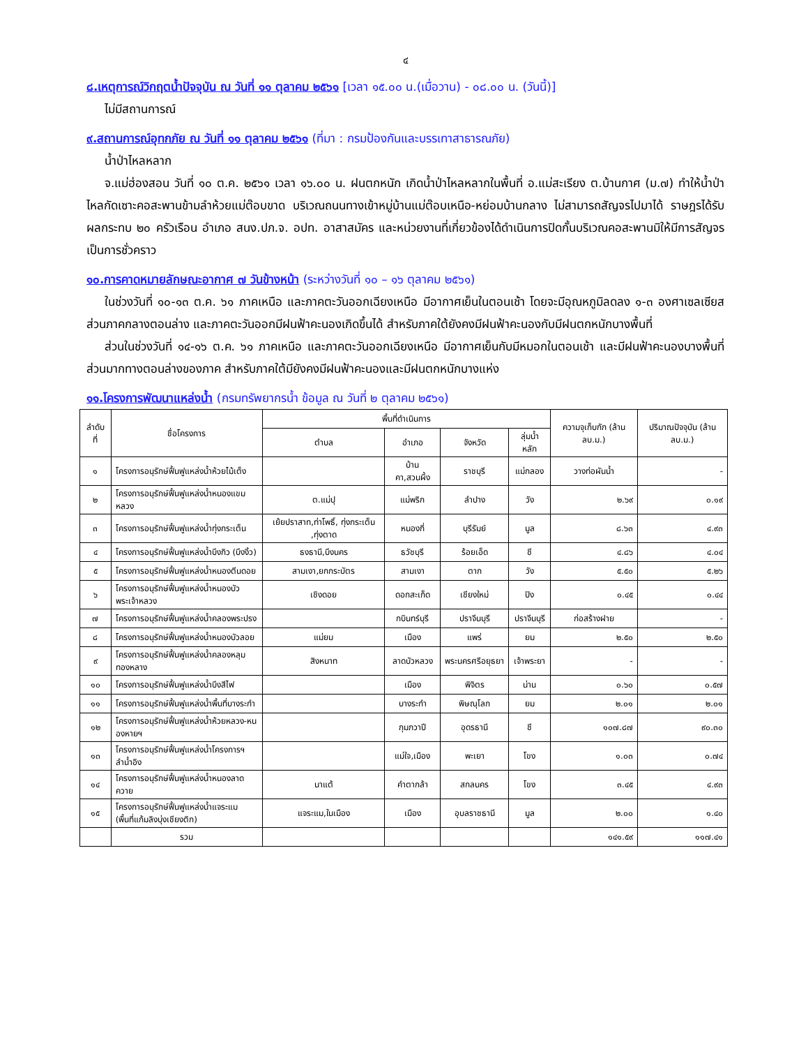๔
๘.เหตุการณ์วิกฤตน้ำปัจจุบัน ณ วันที่ ๑๑ ตุลาคม ๒๕๖๑ [เวลา ๑๕.๐๐ น.(เมื่อวาน) - ๐๘.๐๐ น. (วันนี้)]
ไม่มีสถานการณ์
๙.สถานการณ์อุทกภัย ณ วันที่ ๑๑ ตุลาคม ๒๕๖๑ (ที่มา : กรมป้องกันและบรรเทาสาธารณภัย)
น้ำป่าไหลหลาก
จ.แม่ฮ่องสอน วันที่ ๑๐ ต.ค. ๒๕๖๑ เวลา ๑๖.๐๐ น. ฝนตกหนัก เกิดน้ำป่าไหลหลากในพื้นที่ อ.แม่สะเรียง ต.บ้านกาศ (ม.๗) ทำให้น้ำป่าไหลกัดเซาะคอสะพานข้ามลำห้วยแม่ต๊อบขาด บริเวณถนนทางเข้าหมู่บ้านแม่ต๊อบเหนือ-หย่อมบ้านกลาง ไม่สามารถสัญจรไปมาได้ ราษฎรได้รับผลกระทบ ๒๐ ครัวเรือน อำเภอ สนง.ปภ.จ. อปท. อาสาสมัคร และหน่วยงานที่เกี่ยวข้องได้ดำเนินการปิดกั้นบริเวณคอสะพานมิให้มีการสัญจรเป็นการชั่วคราว
๑๐.การคาดหมายลักษณะอากาศ ๗ วันข้างหน้า (ระหว่างวันที่ ๑๐ – ๑๖ ตุลาคม ๒๕๖๑)
ในช่วงวันที่ ๑๐-๑๓ ต.ค. ๖๑ ภาคเหนือ และภาคตะวันออกเฉียงเหนือ มีอากาศเย็นในตอนเช้า โดยจะมีอุณหภูมิลดลง ๑-๓ องศาเซลเซียส ส่วนภาคกลางตอนล่าง และภาคตะวันออกมีฝนฟ้าคะนองเกิดขึ้นได้ สำหรับภาคใต้ยังคงมีฝนฟ้าคะนองกับมีฝนตกหนักบางพื้นที่
ส่วนในช่วงวันที่ ๑๔-๑๖ ต.ค. ๖๑ ภาคเหนือ และภาคตะวันออกเฉียงเหนือ มีอากาศเย็นกับมีหมอกในตอนเช้า และมีฝนฟ้าคะนองบางพื้นที่ส่วนมากทางตอนล่างของภาค สำหรับภาคใต้มียังคงมีฝนฟ้าคะนองและมีฝนตกหนักบางแห่ง
๑๑.โครงการพัฒนาแหล่งน้ำ (กรมทรัพยากรน้ำ ข้อมูล ณ วันที่ ๒ ตุลาคม ๒๕๖๑)
| ลำดับที่ | ชื่อโครงการ | พื้นที่ดำเนินการ | | | | ความจุเก็บกัก (ล้าน ลบ.ม.) | ปริมาณปัจจุบัน (ล้าน ลบ.ม.) |
| --- | --- | --- | --- | --- | --- | --- | --- |
| | | ตำบล | อำเภอ | จังหวัด | ลุ่มน้ำหลัก | | |
| ๑ | โครงการอนุรักษ์ฟื้นฟูแหล่งน้ำห้วยไม้เต็ง | | บ้านคา,สวนผึ้ง | ราชบุรี | แม่กลอง | วางท่อผันน้ำ | - |
| ๒ | โครงการอนุรักษ์ฟื้นฟูแหล่งน้ำหนองแขมหลวง | ต.แม่ปุ | แม่พริก | ลำปาง | วัง | ๒.๖๙ | ๐.๑๙ |
| ๓ | โครงการอนุรักษ์ฟื้นฟูแหล่งน้ำทุ่งกระเต็น | เย้ยปราสาท,ท่าโพธิ์, ทุ่งกระเต็น ,ทุ่งตาด | หนองกี่ | บุรีรัมย์ | มูล | ๘.๖๓ | ๔.๙๓ |
| ๔ | โครงการอนุรักษ์ฟื้นฟูแหล่งน้ำบึงกิว (บึงงิ้ว) | ธงธานี,บึงนคร | ธวัชบุรี | ร้อยเอ็ด | ชี | ๔.๘๖ | ๔.๐๔ |
| ๕ | โครงการอนุรักษ์ฟื้นฟูแหล่งน้ำหนองตีนดอย | สามเงา,ยกกระบัตร | สามเงา | ตาก | วัง | ๕.๕๐ | ๕.๒๖ |
| ๖ | โครงการอนุรักษ์ฟื้นฟูแหล่งน้ำหนองบัวพระเจ้าหลวง | เชิงดอย | ดอกสะเก็ด | เชียงใหม่ | ปิง | ๐.๔๕ | ๐.๔๔ |
| ๗ | โครงการอนุรักษ์ฟื้นฟูแหล่งน้ำคลองพระปรง | | กบินทร์บุรี | ปราจีนบุรี | ปราจีนบุรี | ก่อสร้างฝาย | - |
| ๘ | โครงการอนุรักษ์ฟื้นฟูแหล่งน้ำหนองบัวลอย | แม่ยม | เมือง | แพร่ | ยม | ๒.๕๐ | ๒.๕๐ |
| ๙ | โครงการอนุรักษ์ฟื้นฟูแหล่งน้ำคลองหลุมทองหลาง | สิงหนาท | ลาดบัวหลวง | พระนครศรีอยุธยา | เจ้าพระยา | - | - |
| ๑๐ | โครงการอนุรักษ์ฟื้นฟูแหล่งน้ำบึงสีไฟ | | เมือง | พิจิตร | น่าน | ๐.๖๐ | ๐.๕๗ |
| ๑๑ | โครงการอนุรักษ์ฟื้นฟูแหล่งน้ำพื้นที่บางระกำ | | บางระกำ | พิษณุโลก | ยม | ๒.๐๑ | ๒.๐๑ |
| ๑๒ | โครงการอนุรักษ์ฟื้นฟูแหล่งน้ำห้วยหลวง-หนองหายฯ | | กุมภวาปี | อุดรธานี | ชี | ๑๐๗.๘๗ | ๙๐.๓๐ |
| ๑๓ | โครงการอนุรักษ์ฟื้นฟูแหล่งน้ำโครงการฯลำน้ำอิง | | แม่ใจ,เมือง | พะเยา | โขง | ๑.๐๓ | ๐.๗๔ |
| ๑๔ | โครงการอนุรักษ์ฟื้นฟูแหล่งน้ำหนองลาดควาย | นาแต้ | คำตากล้า | สกลนคร | โขง | ๓.๔๕ | ๔.๙๓ |
| ๑๕ | โครงการอนุรักษ์ฟื้นฟูแหล่งน้ำแจระแม (พื้นที่แก้มลิงบุ่งเชียงติก) | แจระแม,ในเมือง | เมือง | อุบลราชธานี | มูล | ๒.๐๐ | ๑.๔๐ |
| | รวม | | | | | ๑๔๑.๕๙ | ๑๑๗.๔๑ |